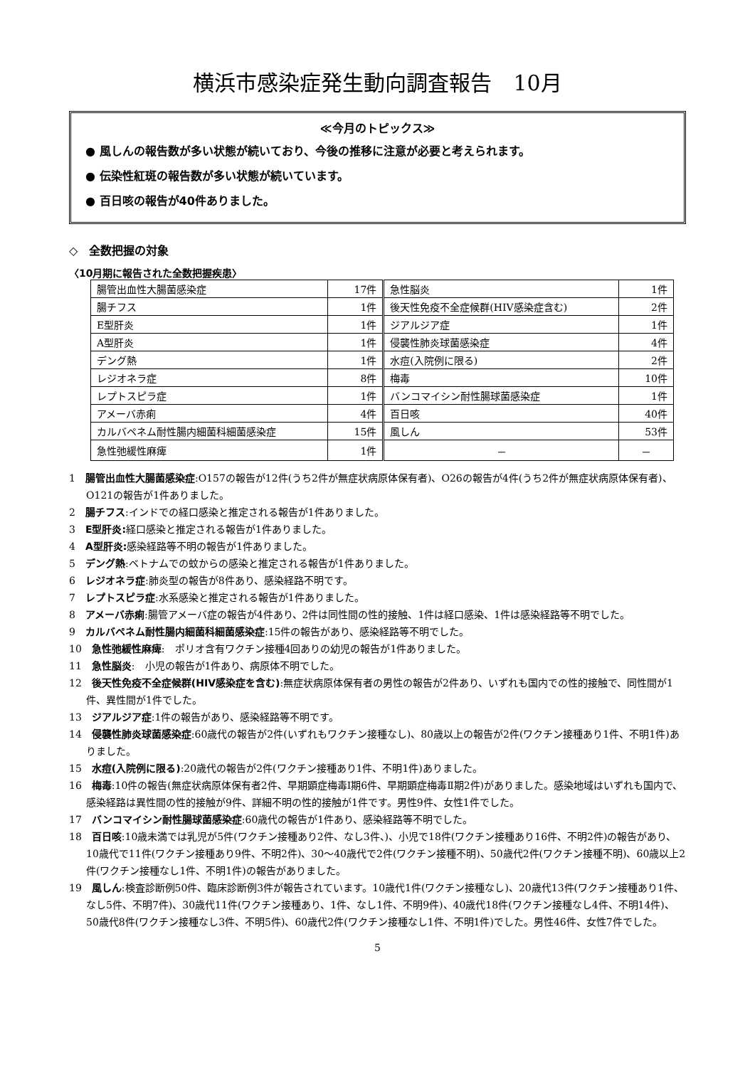横浜市感染症発生動向調査報告　10月
≪今月のトピックス≫
● 風しんの報告数が多い状態が続いており、今後の推移に注意が必要と考えられます。
● 伝染性紅斑の報告数が多い状態が続いています。
● 百日咳の報告が40件ありました。
◇　全数把握の対象
〈10月期に報告された全数把握疾患〉
| 腸管出血性大腸菌感染症 | 17件 | 急性脳炎 | 1件 |
| 腸チフス | 1件 | 後天性免疫不全症候群(HIV感染症含む) | 2件 |
| E型肝炎 | 1件 | ジアルジア症 | 1件 |
| A型肝炎 | 1件 | 侵襲性肺炎球菌感染症 | 4件 |
| デング熱 | 1件 | 水痘(入院例に限る) | 2件 |
| レジオネラ症 | 8件 | 梅毒 | 10件 |
| レプトスピラ症 | 1件 | バンコマイシン耐性腸球菌感染症 | 1件 |
| アメーバ赤痢 | 4件 | 百日咳 | 40件 |
| カルバペネム耐性腸内細菌科細菌感染症 | 15件 | 風しん | 53件 |
| 急性弛緩性麻痺 | 1件 | － | － |
1　腸管出血性大腸菌感染症:O157の報告が12件(うち2件が無症状病原体保有者)、O26の報告が4件(うち2件が無症状病原体保有者)、O121の報告が1件ありました。
2　腸チフス:インドでの経口感染と推定される報告が1件ありました。
3　E型肝炎: 経口感染と推定される報告が1件ありました。
4　A型肝炎: 感染経路等不明の報告が1件ありました。
5　デング熱:ベトナムでの蚊からの感染と推定される報告が1件ありました。
6　レジオネラ症:肺炎型の報告が8件あり、感染経路不明です。
7　レプトスピラ症:水系感染と推定される報告が1件ありました。
8　アメーバ赤痢:腸管アメーバ症の報告が4件あり、2件は同性間の性的接触、1件は経口感染、1件は感染経路等不明でした。
9　カルバペネム耐性腸内細菌科細菌感染症:15件の報告があり、感染経路等不明でした。
10　急性弛緩性麻痺:　ポリオ含有ワクチン接種4回ありの幼児の報告が1件ありました。
11　急性脳炎:　小児の報告が1件あり、病原体不明でした。
12　後天性免疫不全症候群(HIV感染症を含む):無症状病原体保有者の男性の報告が2件あり、いずれも国内での性的接触で、同性間が1件、異性間が1件でした。
13　ジアルジア症:1件の報告があり、感染経路等不明です。
14　侵襲性肺炎球菌感染症:60歳代の報告が2件(いずれもワクチン接種なし)、80歳以上の報告が2件(ワクチン接種あり1件、不明1件)ありました。
15　水痘(入院例に限る):20歳代の報告が2件(ワクチン接種あり1件、不明1件)ありました。
16　梅毒:10件の報告(無症状病原体保有者2件、早期顕症梅毒Ⅰ期6件、早期顕症梅毒Ⅱ期2件)がありました。感染地域はいずれも国内で、感染経路は異性間の性的接触が9件、詳細不明の性的接触が1件です。男性9件、女性1件でした。
17　バンコマイシン耐性腸球菌感染症:60歳代の報告が1件あり、感染経路等不明でした。
18　百日咳:10歳未満では乳児が5件(ワクチン接種あり2件、なし3件、)、小児で18件(ワクチン接種あり16件、不明2件)の報告があり、10歳代で11件(ワクチン接種あり9件、不明2件)、30～40歳代で2件(ワクチン接種不明)、50歳代2件(ワクチン接種不明)、60歳以上2件(ワクチン接種なし1件、不明1件)の報告がありました。
19　風しん:検査診断例50件、臨床診断例3件が報告されています。10歳代1件(ワクチン接種なし)、20歳代13件(ワクチン接種あり1件、なし5件、不明7件)、30歳代11件(ワクチン接種あり、1件、なし1件、不明9件)、40歳代18件(ワクチン接種なし4件、不明14件)、50歳代8件(ワクチン接種なし3件、不明5件)、60歳代2件(ワクチン接種なし1件、不明1件)でした。男性46件、女性7件でした。
5